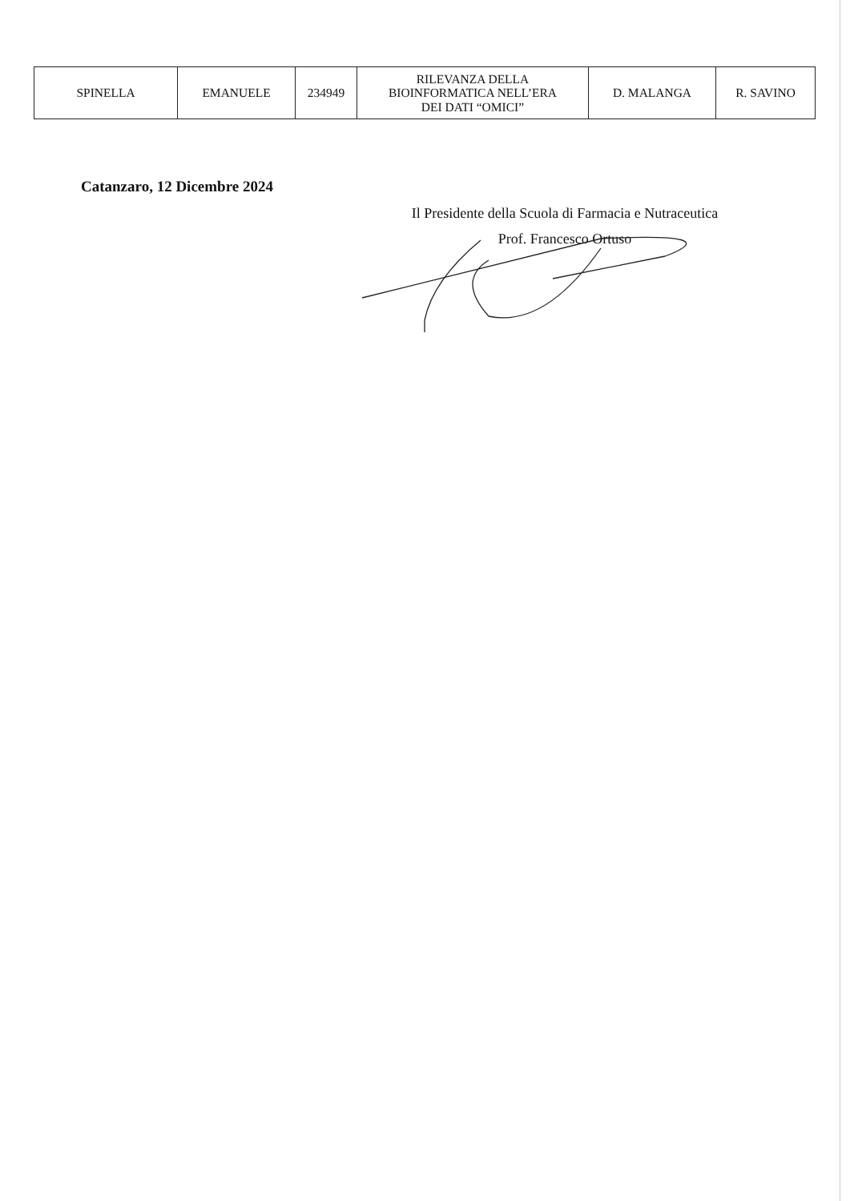| SPINELLA | EMANUELE | 234949 | RILEVANZA DELLA BIOINFORMATICA NELL’ERA DEI DATI “OMICI” | D. MALANGA | R. SAVINO |
Catanzaro, 12 Dicembre 2024
Il Presidente della Scuola di Farmacia e Nutraceutica
Prof. Francesco Ortuso